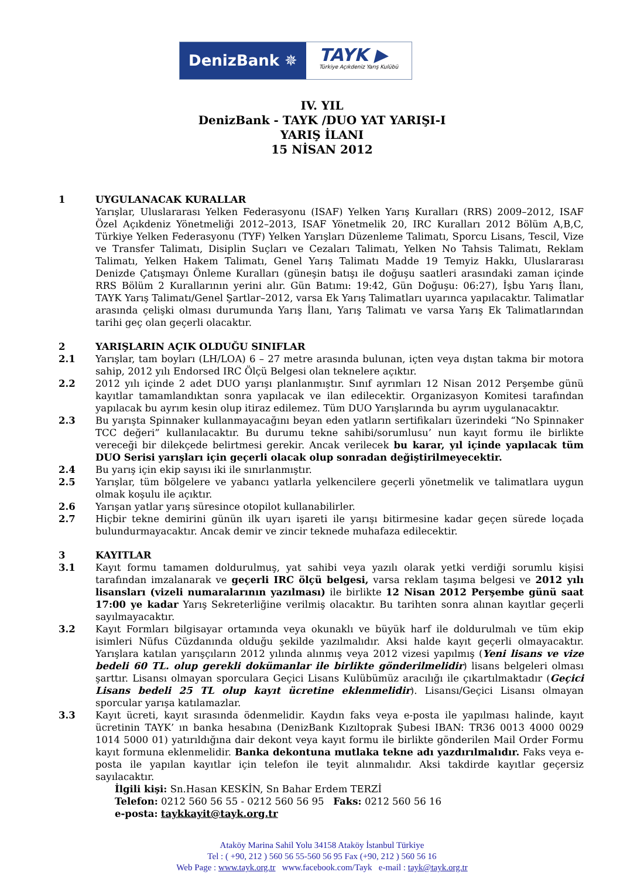DenizBank ✵
TAYK ▶
Türkiye Açıkdeniz Yarış Kulübü
IV. YIL
DenizBank - TAYK /DUO YAT YARIŞI-I
YARIŞ İLANI
15 NİSAN 2012
1 UYGULANACAK KURALLAR
Yarışlar, Uluslararası Yelken Federasyonu (ISAF) Yelken Yarış Kuralları (RRS) 2009–2012, ISAF Özel Açıkdeniz Yönetmeliği 2012–2013, ISAF Yönetmelik 20, IRC Kuralları 2012 Bölüm A,B,C, Türkiye Yelken Federasyonu (TYF) Yelken Yarışları Düzenleme Talimatı, Sporcu Lisans, Tescil, Vize ve Transfer Talimatı, Disiplin Suçları ve Cezaları Talimatı, Yelken No Tahsis Talimatı, Reklam Talimatı, Yelken Hakem Talimatı, Genel Yarış Talimatı Madde 19 Temyiz Hakkı, Uluslararası Denizde Çatışmayı Önleme Kuralları (güneşin batışı ile doğuşu saatleri arasındaki zaman içinde RRS Bölüm 2 Kurallarının yerini alır. Gün Batımı: 19:42, Gün Doğuşu: 06:27), İşbu Yarış İlanı, TAYK Yarış Talimatı/Genel Şartlar–2012, varsa Ek Yarış Talimatları uyarınca yapılacaktır. Talimatlar arasında çelişki olması durumunda Yarış İlanı, Yarış Talimatı ve varsa Yarış Ek Talimatlarından tarihi geç olan geçerli olacaktır.
2 YARIŞLARIN AÇIK OLDUĞU SINIFLAR
2.1 Yarışlar, tam boyları (LH/LOA) 6 – 27 metre arasında bulunan, içten veya dıştan takma bir motora sahip, 2012 yılı Endorsed IRC Ölçü Belgesi olan teknelere açıktır.
2.2 2012 yılı içinde 2 adet DUO yarışı planlanmıştır. Sınıf ayrımları 12 Nisan 2012 Perşembe günü kayıtlar tamamlandıktan sonra yapılacak ve ilan edilecektir. Organizasyon Komitesi tarafından yapılacak bu ayrım kesin olup itiraz edilemez. Tüm DUO Yarışlarında bu ayrım uygulanacaktır.
2.3 Bu yarışta Spinnaker kullanmayacağını beyan eden yatların sertifikaları üzerindeki “No Spinnaker TCC değeri” kullanılacaktır. Bu durumu tekne sahibi/sorumlusu’ nun kayıt formu ile birlikte vereceği bir dilekçede belirtmesi gerekir. Ancak verilecek bu karar, yıl içinde yapılacak tüm DUO Serisi yarışları için geçerli olacak olup sonradan değiştirilmeyecektir.
2.4 Bu yarış için ekip sayısı iki ile sınırlanmıştır.
2.5 Yarışlar, tüm bölgelere ve yabancı yatlarla yelkencilere geçerli yönetmelik ve talimatlara uygun olmak koşulu ile açıktır.
2.6 Yarışan yatlar yarış süresince otopilot kullanabilirler.
2.7 Hiçbir tekne demirini günün ilk uyarı işareti ile yarışı bitirmesine kadar geçen sürede loçada bulundurmayacaktır. Ancak demir ve zincir teknede muhafaza edilecektir.
3 KAYITLAR
3.1 Kayıt formu tamamen doldurulmuş, yat sahibi veya yazılı olarak yetki verdiği sorumlu kişisi tarafından imzalanarak ve geçerli IRC ölçü belgesi, varsa reklam taşıma belgesi ve 2012 yılı lisansları (vizeli numaralarının yazılması) ile birlikte 12 Nisan 2012 Perşembe günü saat 17:00 ye kadar Yarış Sekreterliğine verilmiş olacaktır. Bu tarihten sonra alınan kayıtlar geçerli sayılmayacaktır.
3.2 Kayıt Formları bilgisayar ortamında veya okunaklı ve büyük harf ile doldurulmalı ve tüm ekip isimleri Nüfus Cüzdanında olduğu şekilde yazılmalıdır. Aksi halde kayıt geçerli olmayacaktır. Yarışlara katılan yarışçıların 2012 yılında alınmış veya 2012 vizesi yapılmış (Yeni lisans ve vize bedeli 60 TL. olup gerekli dokümanlar ile birlikte gönderilmelidir) lisans belgeleri olması şarttır. Lisansı olmayan sporculara Geçici Lisans Kulübümüz aracılığı ile çıkartılmaktadır (Geçici Lisans bedeli 25 TL olup kayıt ücretine eklenmelidir). Lisansı/Geçici Lisansı olmayan sporcular yarışa katılamazlar.
3.3 Kayıt ücreti, kayıt sırasında ödenmelidir. Kaydın faks veya e-posta ile yapılması halinde, kayıt ücretinin TAYK’ ın banka hesabına (DenizBank Kızıltoprak Şubesi IBAN: TR36 0013 4000 0029 1014 5000 01) yatırıldığına dair dekont veya kayıt formu ile birlikte gönderilen Mail Order Formu kayıt formuna eklenmelidir. Banka dekontuna mutlaka tekne adı yazdırılmalıdır. Faks veya e-posta ile yapılan kayıtlar için telefon ile teyit alınmalıdır. Aksi takdirde kayıtlar geçersiz sayılacaktır.
İlgili kişi: Sn.Hasan KESKİN, Sn Bahar Erdem TERZİ
Telefon: 0212 560 56 55 - 0212 560 56 95 Faks: 0212 560 56 16
e-posta: taykkayit@tayk.org.tr
Ataköy Marina Sahil Yolu 34158 Ataköy İstanbul Türkiye
Tel : ( +90, 212 ) 560 56 55-560 56 95 Fax (+90, 212 ) 560 56 16
Web Page : www.tayk.org.tr www.facebook.com/Tayk e-mail : tayk@tayk.org.tr